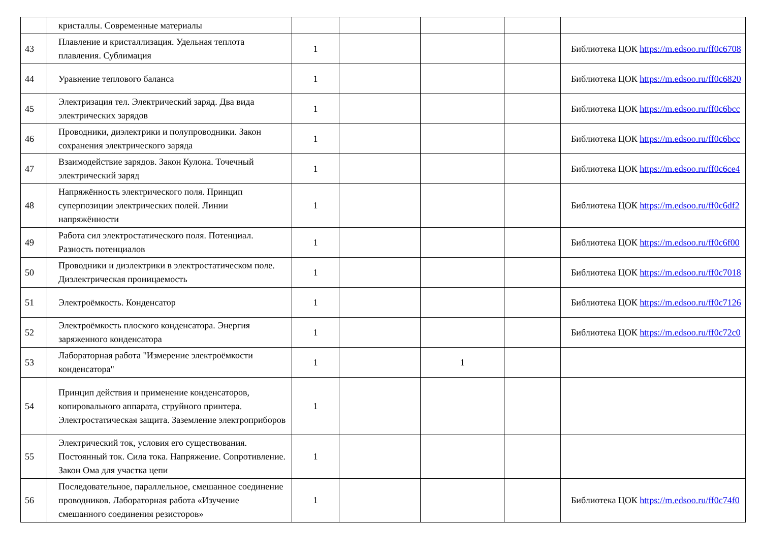| | кристаллы. Современные материалы | | | | | |
| 43 | Плавление и кристаллизация. Удельная теплота плавления. Сублимация | 1 | | | | Библиотека ЦОК https://m.edsoo.ru/ff0c6708 |
| 44 | Уравнение теплового баланса | 1 | | | | Библиотека ЦОК https://m.edsoo.ru/ff0c6820 |
| 45 | Электризация тел. Электрический заряд. Два вида электрических зарядов | 1 | | | | Библиотека ЦОК https://m.edsoo.ru/ff0c6bcc |
| 46 | Проводники, диэлектрики и полупроводники. Закон сохранения электрического заряда | 1 | | | | Библиотека ЦОК https://m.edsoo.ru/ff0c6bcc |
| 47 | Взаимодействие зарядов. Закон Кулона. Точечный электрический заряд | 1 | | | | Библиотека ЦОК https://m.edsoo.ru/ff0c6ce4 |
| 48 | Напряжённость электрического поля. Принцип суперпозиции электрических полей. Линии напряжённости | 1 | | | | Библиотека ЦОК https://m.edsoo.ru/ff0c6df2 |
| 49 | Работа сил электростатического поля. Потенциал. Разность потенциалов | 1 | | | | Библиотека ЦОК https://m.edsoo.ru/ff0c6f00 |
| 50 | Проводники и диэлектрики в электростатическом поле. Диэлектрическая проницаемость | 1 | | | | Библиотека ЦОК https://m.edsoo.ru/ff0c7018 |
| 51 | Электроёмкость. Конденсатор | 1 | | | | Библиотека ЦОК https://m.edsoo.ru/ff0c7126 |
| 52 | Электроёмкость плоского конденсатора. Энергия заряженного конденсатора | 1 | | | | Библиотека ЦОК https://m.edsoo.ru/ff0c72c0 |
| 53 | Лабораторная работа "Измерение электроёмкости конденсатора" | 1 | | 1 | | |
| 54 | Принцип действия и применение конденсаторов, копировального аппарата, струйного принтера. Электростатическая защита. Заземление электроприборов | 1 | | | | |
| 55 | Электрический ток, условия его существования. Постоянный ток. Сила тока. Напряжение. Сопротивление. Закон Ома для участка цепи | 1 | | | | |
| 56 | Последовательное, параллельное, смешанное соединение проводников. Лабораторная работа «Изучение смешанного соединения резисторов» | 1 | | | | Библиотека ЦОК https://m.edsoo.ru/ff0c74f0 |